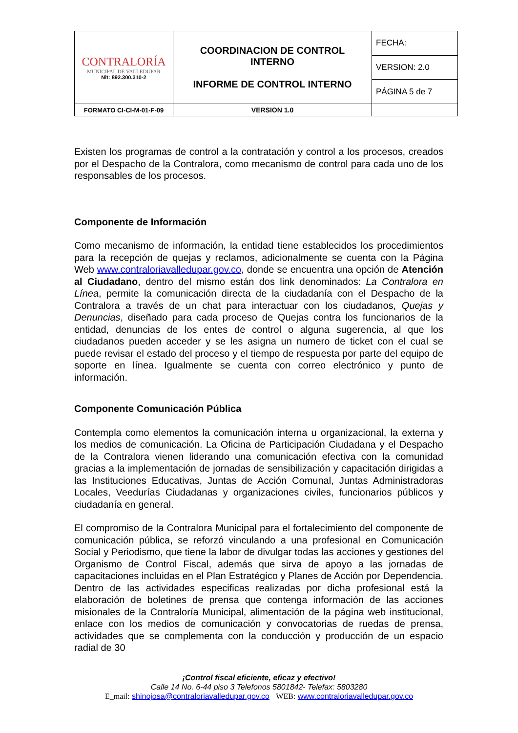| CONTRALORÍA MUNICIPAL DE VALLEDUPAR Nit: 892.300.310-2 | COORDINACION DE CONTROL INTERNO INFORME DE CONTROL INTERNO | FECHA: |
| | | VERSION: 2.0 |
| | | PÁGINA 5 de 7 |
| FORMATO CI-CI-M-01-F-09 | VERSION 1.0 | |
Existen los programas de control a la contratación y control a los procesos, creados por el Despacho de la Contralora, como mecanismo de control para cada uno de los responsables de los procesos.
Componente de Información
Como mecanismo de información, la entidad tiene establecidos los procedimientos para la recepción de quejas y reclamos, adicionalmente se cuenta con la Página Web www.contraloriavalledupar.gov.co, donde se encuentra una opción de Atención al Ciudadano, dentro del mismo están dos link denominados: La Contralora en Línea, permite la comunicación directa de la ciudadanía con el Despacho de la Contralora a través de un chat para interactuar con los ciudadanos, Quejas y Denuncias, diseñado para cada proceso de Quejas contra los funcionarios de la entidad, denuncias de los entes de control o alguna sugerencia, al que los ciudadanos pueden acceder y se les asigna un numero de ticket con el cual se puede revisar el estado del proceso y el tiempo de respuesta por parte del equipo de soporte en línea. Igualmente se cuenta con correo electrónico y punto de información.
Componente Comunicación Pública
Contempla como elementos la comunicación interna u organizacional, la externa y los medios de comunicación. La Oficina de Participación Ciudadana y el Despacho de la Contralora vienen liderando una comunicación efectiva con la comunidad gracias a la implementación de jornadas de sensibilización y capacitación dirigidas a las Instituciones Educativas, Juntas de Acción Comunal, Juntas Administradoras Locales, Veedurías Ciudadanas y organizaciones civiles, funcionarios públicos y ciudadanía en general.
El compromiso de la Contralora Municipal para el fortalecimiento del componente de comunicación pública, se reforzó vinculando a una profesional en Comunicación Social y Periodismo, que tiene la labor de divulgar todas las acciones y gestiones del Organismo de Control Fiscal, además que sirva de apoyo a las jornadas de capacitaciones incluidas en el Plan Estratégico y Planes de Acción por Dependencia. Dentro de las actividades especificas realizadas por dicha profesional está la elaboración de boletines de prensa que contenga información de las acciones misionales de la Contraloría Municipal, alimentación de la página web institucional, enlace con los medios de comunicación y convocatorias de ruedas de prensa, actividades que se complementa con la conducción y producción de un espacio radial de 30
¡Control fiscal eficiente, eficaz y efectivo!
Calle 14 No. 6-44 piso 3 Telefonos 5801842- Telefax: 5803280
E_mail: shinojosa@contraloriavalledupar.gov.co WEB: www.contraloriavalledupar.gov.co